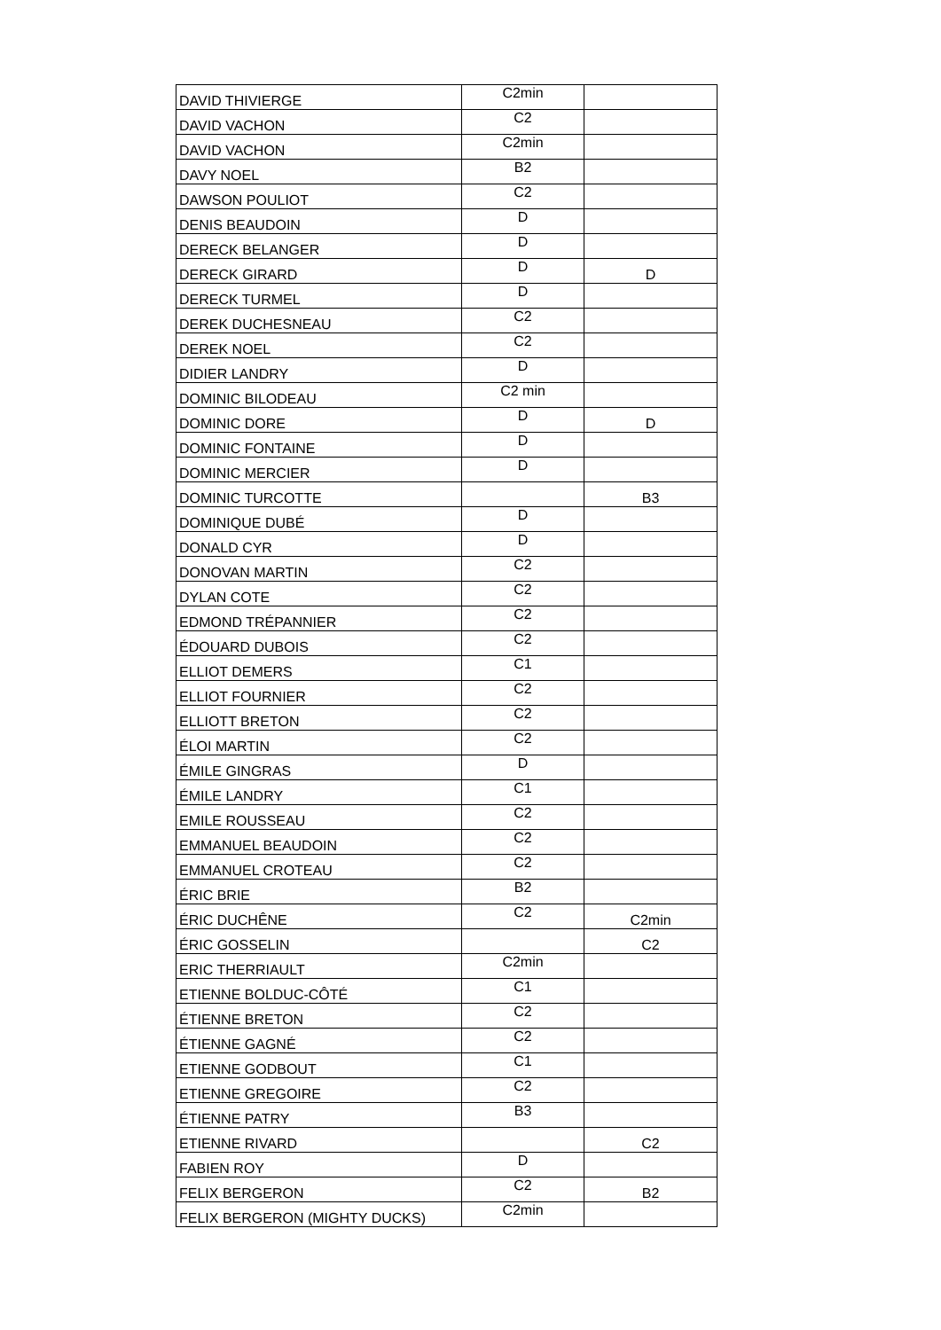| DAVID THIVIERGE | C2min | |
| DAVID VACHON | C2 | |
| DAVID VACHON | C2min | |
| DAVY NOEL | B2 | |
| DAWSON POULIOT | C2 | |
| DENIS BEAUDOIN | D | |
| DERECK BELANGER | D | |
| DERECK GIRARD | D | D |
| DERECK TURMEL | D | |
| DEREK DUCHESNEAU | C2 | |
| DEREK NOEL | C2 | |
| DIDIER LANDRY | D | |
| DOMINIC BILODEAU | C2 min | |
| DOMINIC DORE | D | D |
| DOMINIC FONTAINE | D | |
| DOMINIC MERCIER | D | |
| DOMINIC TURCOTTE | | B3 |
| DOMINIQUE DUBÉ | D | |
| DONALD CYR | D | |
| DONOVAN MARTIN | C2 | |
| DYLAN COTE | C2 | |
| EDMOND TRÉPANNIER | C2 | |
| ÉDOUARD DUBOIS | C2 | |
| ELLIOT DEMERS | C1 | |
| ELLIOT FOURNIER | C2 | |
| ELLIOTT BRETON | C2 | |
| ÉLOI MARTIN | C2 | |
| ÉMILE GINGRAS | D | |
| ÉMILE LANDRY | C1 | |
| EMILE ROUSSEAU | C2 | |
| EMMANUEL BEAUDOIN | C2 | |
| EMMANUEL CROTEAU | C2 | |
| ÉRIC BRIE | B2 | |
| ÉRIC DUCHÊNE | C2 | C2min |
| ÉRIC GOSSELIN | | C2 |
| ERIC THERRIAULT | C2min | |
| ETIENNE BOLDUC-CÔTÉ | C1 | |
| ÉTIENNE BRETON | C2 | |
| ÉTIENNE GAGNÉ | C2 | |
| ETIENNE GODBOUT | C1 | |
| ETIENNE GREGOIRE | C2 | |
| ÉTIENNE PATRY | B3 | |
| ETIENNE RIVARD | | C2 |
| FABIEN ROY | D | |
| FELIX BERGERON | C2 | B2 |
| FELIX BERGERON (MIGHTY DUCKS) | C2min | |